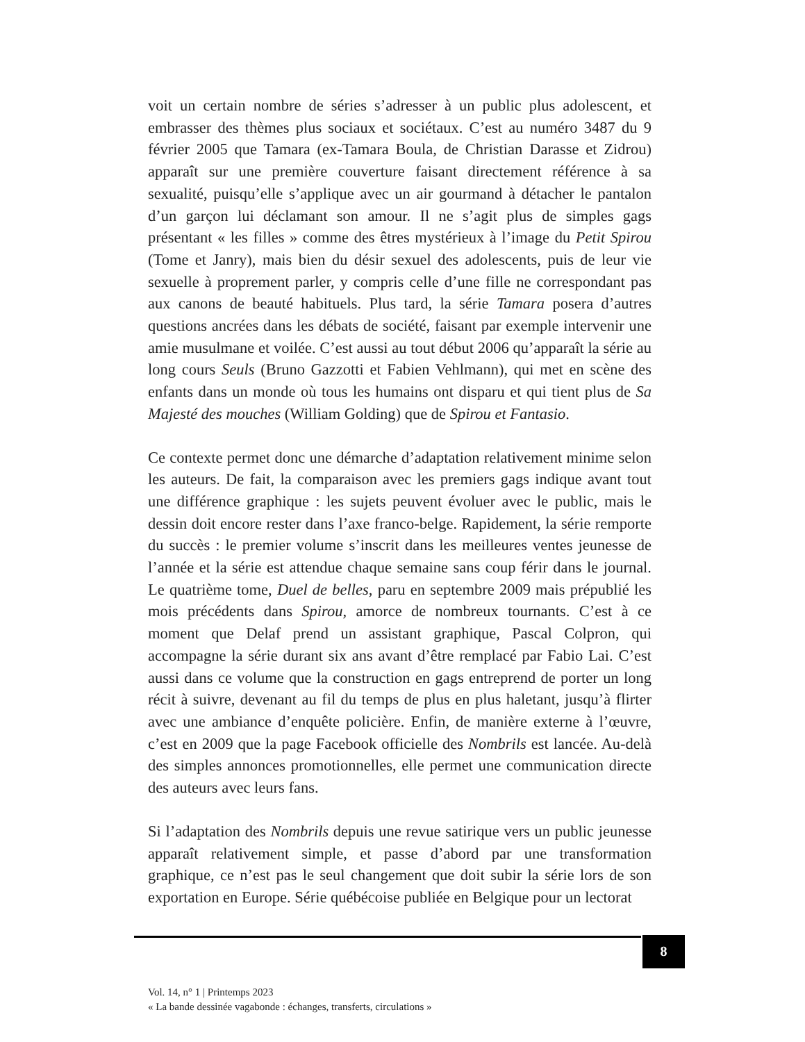voit un certain nombre de séries s’adresser à un public plus adolescent, et embrasser des thèmes plus sociaux et sociétaux. C’est au numéro 3487 du 9 février 2005 que Tamara (ex-Tamara Boula, de Christian Darasse et Zidrou) apparaît sur une première couverture faisant directement référence à sa sexualité, puisqu’elle s’applique avec un air gourmand à détacher le pantalon d’un garçon lui déclamant son amour. Il ne s’agit plus de simples gags présentant « les filles » comme des êtres mystérieux à l’image du Petit Spirou (Tome et Janry), mais bien du désir sexuel des adolescents, puis de leur vie sexuelle à proprement parler, y compris celle d’une fille ne correspondant pas aux canons de beauté habituels. Plus tard, la série Tamara posera d’autres questions ancrées dans les débats de société, faisant par exemple intervenir une amie musulmane et voilée. C’est aussi au tout début 2006 qu’apparaît la série au long cours Seuls (Bruno Gazzotti et Fabien Vehlmann), qui met en scène des enfants dans un monde où tous les humains ont disparu et qui tient plus de Sa Majesté des mouches (William Golding) que de Spirou et Fantasio.
Ce contexte permet donc une démarche d’adaptation relativement minime selon les auteurs. De fait, la comparaison avec les premiers gags indique avant tout une différence graphique : les sujets peuvent évoluer avec le public, mais le dessin doit encore rester dans l’axe franco-belge. Rapidement, la série remporte du succès : le premier volume s’inscrit dans les meilleures ventes jeunesse de l’année et la série est attendue chaque semaine sans coup férir dans le journal. Le quatrième tome, Duel de belles, paru en septembre 2009 mais prépublié les mois précédents dans Spirou, amorce de nombreux tournants. C’est à ce moment que Delaf prend un assistant graphique, Pascal Colpron, qui accompagne la série durant six ans avant d’être remplacé par Fabio Lai. C’est aussi dans ce volume que la construction en gags entreprend de porter un long récit à suivre, devenant au fil du temps de plus en plus haletant, jusqu’à flirter avec une ambiance d’enquête policière. Enfin, de manière externe à l’œuvre, c’est en 2009 que la page Facebook officielle des Nombrils est lancée. Au-delà des simples annonces promotionnelles, elle permet une communication directe des auteurs avec leurs fans.
Si l’adaptation des Nombrils depuis une revue satirique vers un public jeunesse apparaît relativement simple, et passe d’abord par une transformation graphique, ce n’est pas le seul changement que doit subir la série lors de son exportation en Europe. Série québécoise publiée en Belgique pour un lectorat
8
Vol. 14, n° 1 | Printemps 2023
« La bande dessinée vagabonde : échanges, transferts, circulations »